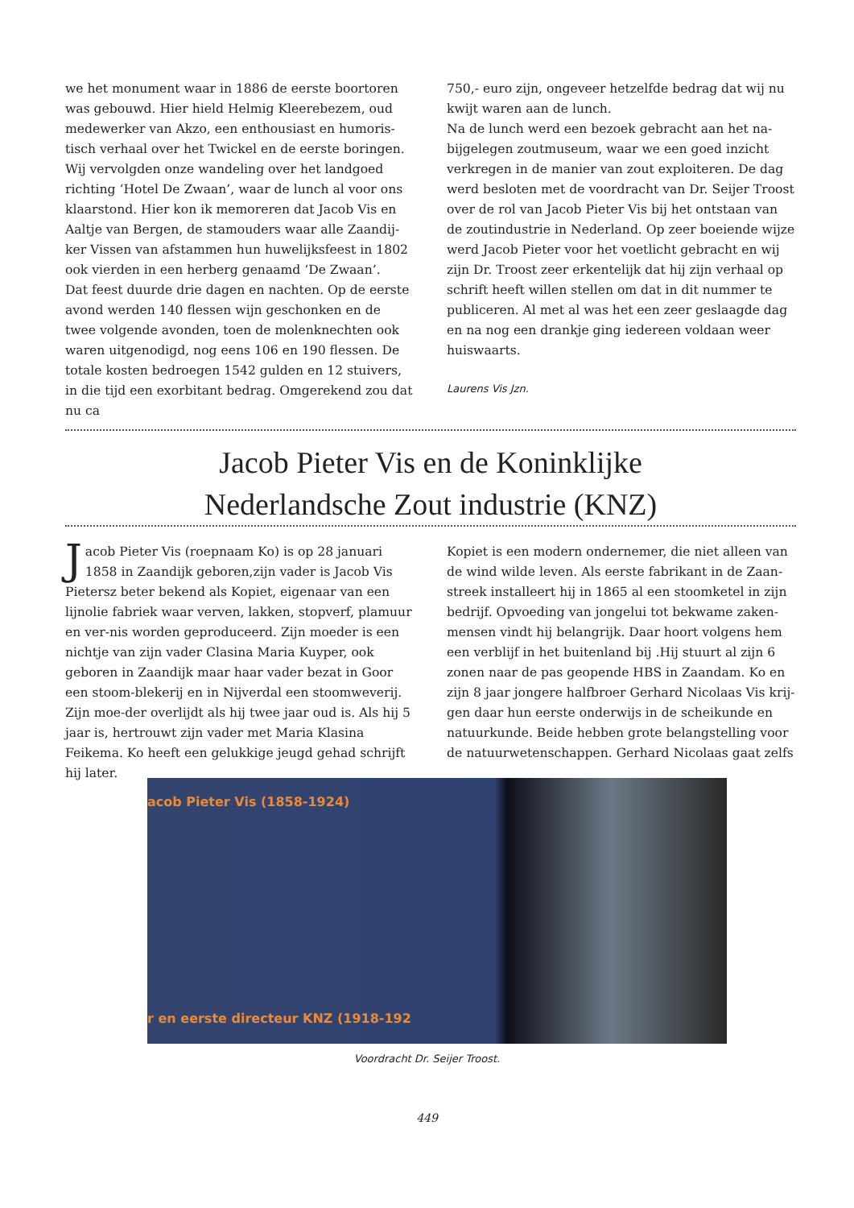we het monument waar in 1886 de eerste boortoren was gebouwd. Hier hield Helmig Kleerebezem, oud medewerker van Akzo, een enthousiast en humoris-tisch verhaal over het Twickel en de eerste boringen. Wij vervolgden onze wandeling over het landgoed richting ‘Hotel De Zwaan’, waar de lunch al voor ons klaarstond. Hier kon ik memoreren dat Jacob Vis en Aaltje van Bergen, de stamouders waar alle Zaandij-ker Vissen van afstammen hun huwelijksfeest in 1802 ook vierden in een herberg genaamd ‘De Zwaan’.
Dat feest duurde drie dagen en nachten. Op de eerste avond werden 140 flessen wijn geschonken en de twee volgende avonden, toen de molenknechten ook waren uitgenodigd, nog eens 106 en 190 flessen. De totale kosten bedroegen 1542 gulden en 12 stuivers, in die tijd een exorbitant bedrag. Omgerekend zou dat nu ca
750,- euro zijn, ongeveer hetzelfde bedrag dat wij nu kwijt waren aan de lunch.
Na de lunch werd een bezoek gebracht aan het na-bijgelegen zoutmuseum, waar we een goed inzicht verkregen in de manier van zout exploiteren. De dag werd besloten met de voordracht van Dr. Seijer Troost over de rol van Jacob Pieter Vis bij het ontstaan van de zoutindustrie in Nederland. Op zeer boeiende wijze werd Jacob Pieter voor het voetlicht gebracht en wij zijn Dr. Troost zeer erkentelijk dat hij zijn verhaal op schrift heeft willen stellen om dat in dit nummer te publiceren. Al met al was het een zeer geslaagde dag en na nog een drankje ging iedereen voldaan weer huiswaarts.
Laurens Vis Jzn.
Jacob Pieter Vis en de Koninklijke
Nederlandsche Zout industrie (KNZ)
Jacob Pieter Vis (roepnaam Ko) is op 28 januari 1858 in Zaandijk geboren,zijn vader is Jacob Vis Pietersz beter bekend als Kopiet, eigenaar van een lijnolie fabriek waar verven, lakken, stopverf, plamuur en ver-nis worden geproduceerd. Zijn moeder is een nichtje van zijn vader Clasina Maria Kuyper, ook geboren in Zaandijk maar haar vader bezat in Goor een stoom-blekerij en in Nijverdal een stoomweverij. Zijn moe-der overlijdt als hij twee jaar oud is. Als hij 5 jaar is, hertrouwt zijn vader met Maria Klasina Feikema. Ko heeft een gelukkige jeugd gehad schrijft hij later.
Kopiet is een modern ondernemer, die niet alleen van de wind wilde leven. Als eerste fabrikant in de Zaan-streek installeert hij in 1865 al een stoomketel in zijn bedrijf. Opvoeding van jongelui tot bekwame zaken-mensen vindt hij belangrijk. Daar hoort volgens hem een verblijf in het buitenland bij .Hij stuurt al zijn 6 zonen naar de pas geopende HBS in Zaandam. Ko en zijn 8 jaar jongere halfbroer Gerhard Nicolaas Vis krij-gen daar hun eerste onderwijs in de scheikunde en natuurkunde. Beide hebben grote belangstelling voor de natuurwetenschappen. Gerhard Nicolaas gaat zelfs
acob Pieter Vis (1858-1924)
r en eerste directeur KNZ (1918-192
Voordracht Dr. Seijer Troost.
449